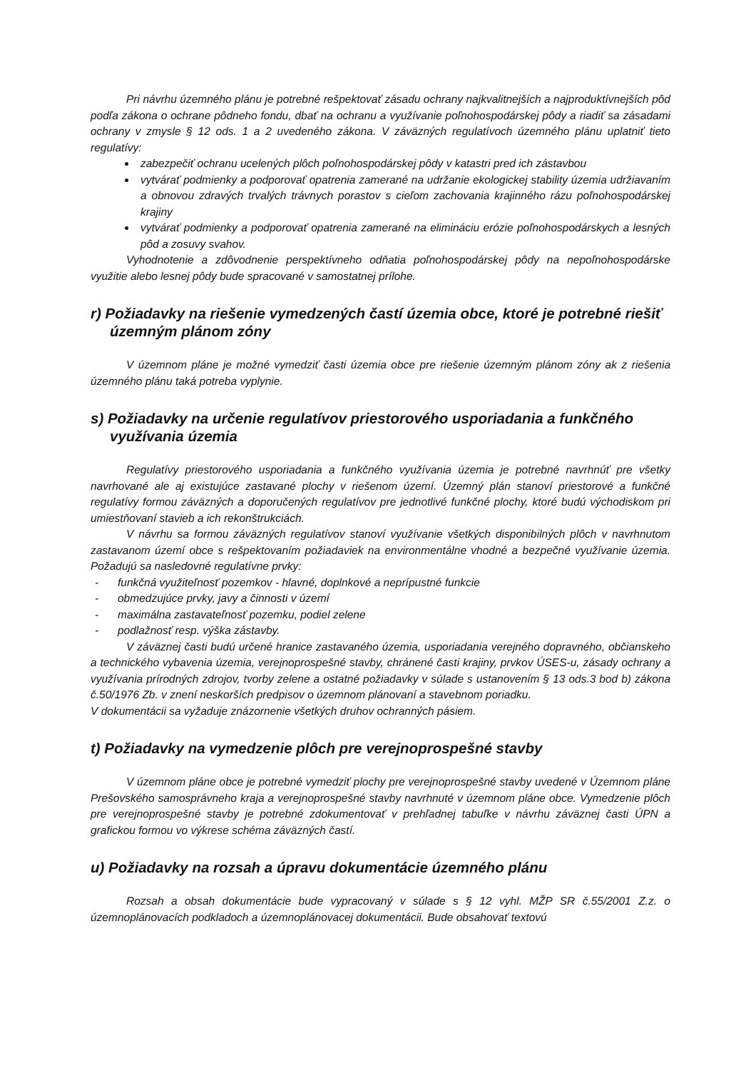Pri návrhu územného plánu je potrebné rešpektovať zásadu ochrany najkvalitnejších a najproduktívnejších pôd podľa zákona o ochrane pôdneho fondu, dbať na ochranu a využívanie poľnohospodárskej pôdy a riadiť sa zásadami ochrany v zmysle § 12 ods. 1 a 2 uvedeného zákona. V záväzných regulatívoch územného plánu uplatniť tieto regulatívy:
zabezpečiť ochranu ucelených plôch poľnohospodárskej pôdy v katastri pred ich zástavbou
vytvárať podmienky a podporovať opatrenia zamerané na udržanie ekologickej stability územia udržiavaním a obnovou zdravých trvalých trávnych porastov s cieľom zachovania krajinného rázu poľnohospodárskej krajiny
vytvárať podmienky a podporovať opatrenia zamerané na elimináciu erózie poľnohospodárskych a lesných pôd a zosuvy svahov.
Vyhodnotenie a zdôvodnenie perspektívneho odňatia poľnohospodárskej pôdy na nepoľnohospodárske využitie alebo lesnej pôdy bude spracované v samostatnej prílohe.
r) Požiadavky na riešenie vymedzených častí územia obce, ktoré je potrebné riešiť územným plánom zóny
V územnom pláne je možné vymedziť časti územia obce pre riešenie územným plánom zóny ak z riešenia územného plánu taká potreba vyplynie.
s) Požiadavky na určenie regulatívov priestorového usporiadania a funkčného využívania územia
Regulatívy priestorového usporiadania a funkčného využívania územia je potrebné navrhnúť pre všetky navrhované ale aj existujúce zastavané plochy v riešenom území. Územný plán stanoví priestorové a funkčné regulatívy formou záväzných a doporučených regulatívov pre jednotlivé funkčné plochy, ktoré budú východiskom pri umiestňovaní stavieb a ich rekonštrukciách.
V návrhu sa formou záväzných regulatívov stanoví využívanie všetkých disponibilných plôch v navrhnutom zastavanom území obce s rešpektovaním požiadaviek na environmentálne vhodné a bezpečné využívanie územia. Požadujú sa nasledovné regulatívne prvky:
- funkčná využiteľnosť pozemkov - hlavné, doplnkové a neprípustné funkcie
- obmedzujúce prvky, javy a činnosti v území
- maximálna zastavateľnosť pozemku, podiel zelene
- podlažnosť resp. výška zástavby.
V záväznej časti budú určené hranice zastavaného územia, usporiadania verejného dopravného, občianskeho a technického vybavenia územia, verejnoprospešné stavby, chránené časti krajiny, prvkov ÚSES-u, zásady ochrany a využívania prírodných zdrojov, tvorby zelene a ostatné požiadavky v súlade s ustanovením § 13 ods.3 bod b) zákona č.50/1976 Zb. v znení neskorších predpisov o územnom plánovaní a stavebnom poriadku.
V dokumentácii sa vyžaduje znázornenie všetkých druhov ochranných pásiem.
t) Požiadavky na vymedzenie plôch pre verejnoprospešné stavby
V územnom pláne obce je potrebné vymedziť plochy pre verejnoprospešné stavby uvedené v Územnom pláne Prešovského samosprávneho kraja a verejnoprospešné stavby navrhnuté v územnom pláne obce. Vymedzenie plôch pre verejnoprospešné stavby je potrebné zdokumentovať v prehľadnej tabuľke v návrhu záväznej časti ÚPN a grafickou formou vo výkrese schéma záväzných častí.
u) Požiadavky na rozsah a úpravu dokumentácie územného plánu
Rozsah a obsah dokumentácie bude vypracovaný v súlade s § 12 vyhl. MŽP SR č.55/2001 Z.z. o územnoplánovacích podkladoch a územnoplánovacej dokumentácii. Bude obsahovať textovú